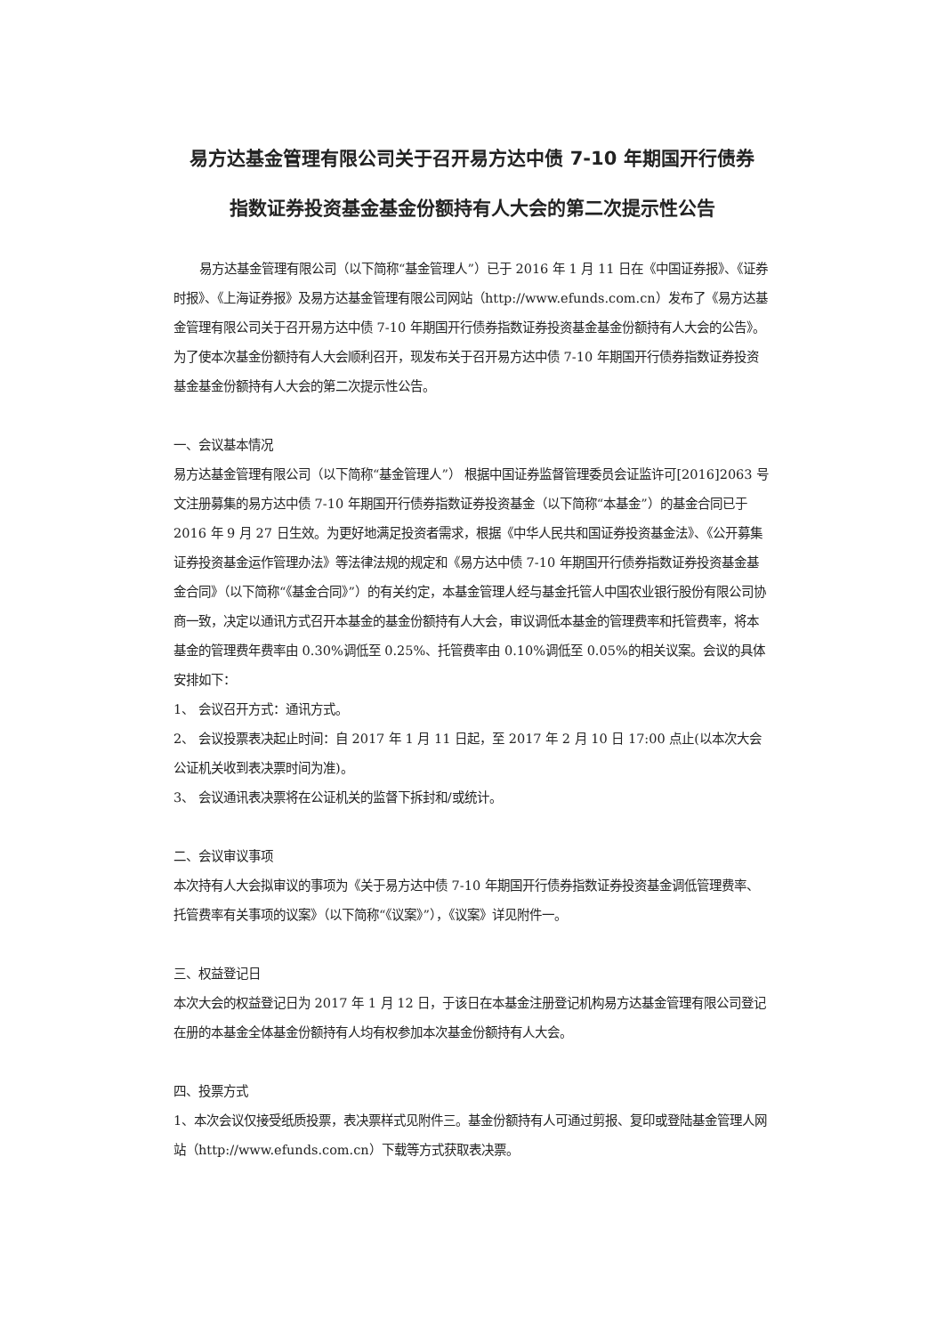易方达基金管理有限公司关于召开易方达中债 7-10 年期国开行债券
指数证券投资基金基金份额持有人大会的第二次提示性公告
易方达基金管理有限公司（以下简称“基金管理人”）已于 2016 年 1 月 11 日在《中国证券报》、《证券时报》、《上海证券报》及易方达基金管理有限公司网站（http://www.efunds.com.cn）发布了《易方达基金管理有限公司关于召开易方达中债 7-10 年期国开行债券指数证券投资基金基金份额持有人大会的公告》。为了使本次基金份额持有人大会顺利召开，现发布关于召开易方达中债 7-10 年期国开行债券指数证券投资基金基金份额持有人大会的第二次提示性公告。
一、会议基本情况
易方达基金管理有限公司（以下简称“基金管理人”） 根据中国证券监督管理委员会证监许可[2016]2063 号文注册募集的易方达中债 7-10 年期国开行债券指数证券投资基金（以下简称“本基金”）的基金合同已于 2016 年 9 月 27 日生效。为更好地满足投资者需求，根据《中华人民共和国证券投资基金法》、《公开募集证券投资基金运作管理办法》等法律法规的规定和《易方达中债 7-10 年期国开行债券指数证券投资基金基金合同》（以下简称“《基金合同》”）的有关约定，本基金管理人经与基金托管人中国农业银行股份有限公司协商一致，决定以通讯方式召开本基金的基金份额持有人大会，审议调低本基金的管理费率和托管费率，将本基金的管理费年费率由 0.30%调低至 0.25%、托管费率由 0.10%调低至 0.05%的相关议案。会议的具体安排如下：
1、 会议召开方式：通讯方式。
2、 会议投票表决起止时间：自 2017 年 1 月 11 日起，至 2017 年 2 月 10 日 17:00 点止(以本次大会公证机关收到表决票时间为准)。
3、 会议通讯表决票将在公证机关的监督下拆封和/或统计。
二、会议审议事项
本次持有人大会拟审议的事项为《关于易方达中债 7-10 年期国开行债券指数证券投资基金调低管理费率、托管费率有关事项的议案》（以下简称“《议案》”），《议案》详见附件一。
三、权益登记日
本次大会的权益登记日为 2017 年 1 月 12 日，于该日在本基金注册登记机构易方达基金管理有限公司登记在册的本基金全体基金份额持有人均有权参加本次基金份额持有人大会。
四、投票方式
1、本次会议仅接受纸质投票，表决票样式见附件三。基金份额持有人可通过剪报、复印或登陆基金管理人网站（http://www.efunds.com.cn）下载等方式获取表决票。